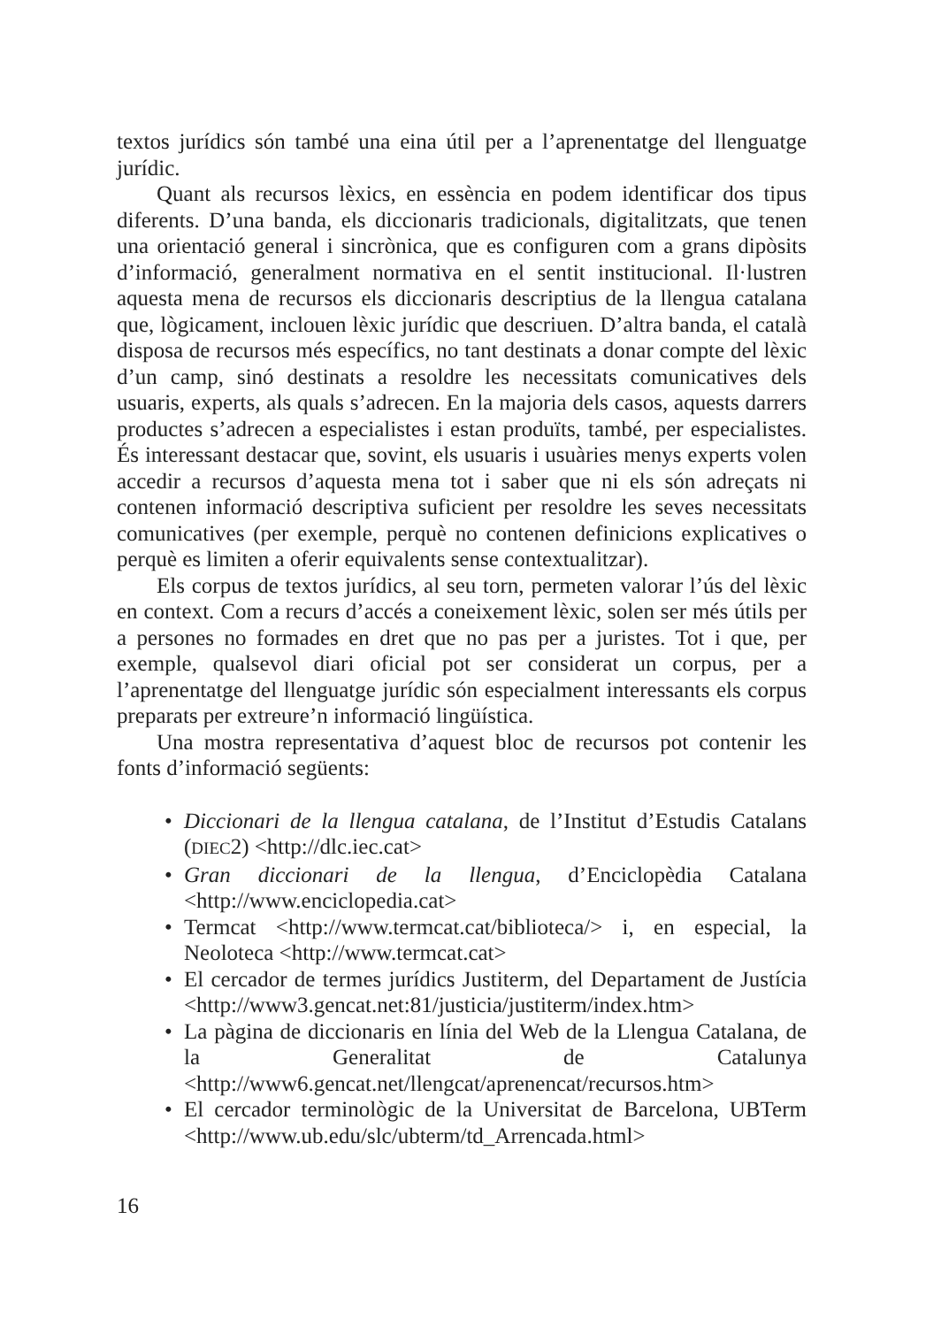textos jurídics són també una eina útil per a l’aprenentatge del llenguatge jurídic.
Quant als recursos lèxics, en essència en podem identificar dos tipus diferents. D’una banda, els diccionaris tradicionals, digitalitzats, que tenen una orientació general i sincrònica, que es configuren com a grans dipòsits d’informació, generalment normativa en el sentit institucional. Il·lustren aquesta mena de recursos els diccionaris descriptius de la llengua catalana que, lògicament, inclouen lèxic jurídic que descriuen. D’altra banda, el català disposa de recursos més específics, no tant destinats a donar compte del lèxic d’un camp, sinó destinats a resoldre les necessitats comunicatives dels usuaris, experts, als quals s’adrecen. En la majoria dels casos, aquests darrers productes s’adrecen a especialistes i estan produïts, també, per especialistes. És interessant destacar que, sovint, els usuaris i usuàries menys experts volen accedir a recursos d’aquesta mena tot i saber que ni els són adreçats ni contenen informació descriptiva suficient per resoldre les seves necessitats comunicatives (per exemple, perquè no contenen definicions explicatives o perquè es limiten a oferir equivalents sense contextualitzar).
Els corpus de textos jurídics, al seu torn, permeten valorar l’ús del lèxic en context. Com a recurs d’accés a coneixement lèxic, solen ser més útils per a persones no formades en dret que no pas per a juristes. Tot i que, per exemple, qualsevol diari oficial pot ser considerat un corpus, per a l’aprenentatge del llenguatge jurídic són especialment interessants els corpus preparats per extreure’n informació lingüística.
Una mostra representativa d’aquest bloc de recursos pot contenir les fonts d’informació següents:
• Diccionari de la llengua catalana, de l’Institut d’Estudis Catalans (DIEC2) <http://dlc.iec.cat>
• Gran diccionari de la llengua, d’Enciclopèdia Catalana <http://www.enciclopedia.cat>
• Termcat <http://www.termcat.cat/biblioteca/> i, en especial, la Neoloteca <http://www.termcat.cat>
• El cercador de termes jurídics Justiterm, del Departament de Justícia <http://www3.gencat.net:81/justicia/justiterm/index.htm>
• La pàgina de diccionaris en línia del Web de la Llengua Catalana, de la Generalitat de Catalunya <http://www6.gencat.net/llengcat/aprenencat/recursos.htm>
• El cercador terminològic de la Universitat de Barcelona, UBTerm <http://www.ub.edu/slc/ubterm/td_Arrencada.html>
16